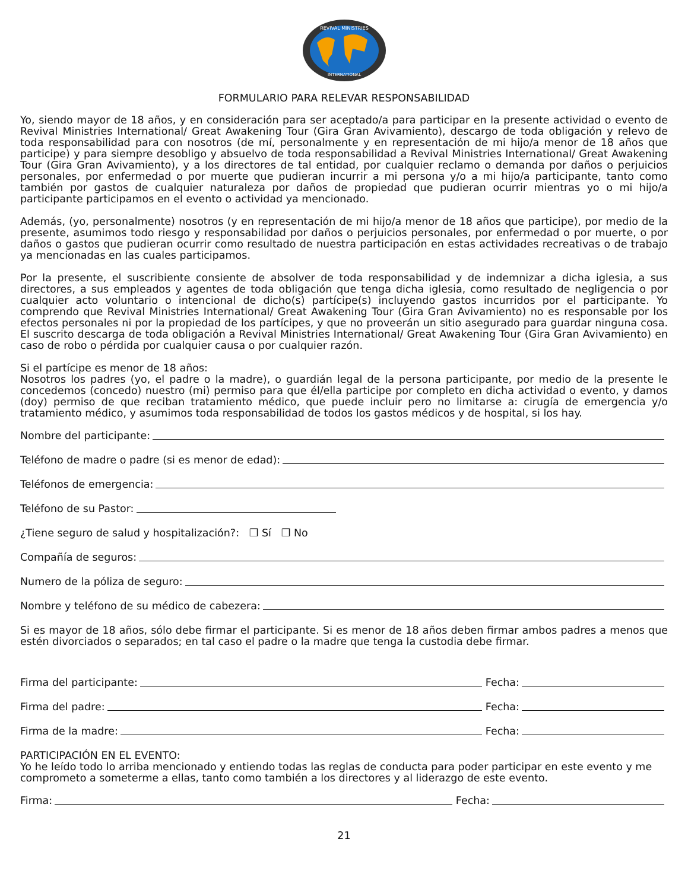REVIVAL MINISTRIES
INTERNATIONAL
FORMULARIO PARA RELEVAR RESPONSABILIDAD
Yo, siendo mayor de 18 años, y en consideración para ser aceptado/a para participar en la presente actividad o evento de Revival Ministries International/ Great Awakening Tour (Gira Gran Avivamiento), descargo de toda obligación y relevo de toda responsabilidad para con nosotros (de mí, personalmente y en representación de mi hijo/a menor de 18 años que participe) y para siempre desobligo y absuelvo de toda responsabilidad a Revival Ministries International/ Great Awakening Tour (Gira Gran Avivamiento), y a los directores de tal entidad, por cualquier reclamo o demanda por daños o perjuicios personales, por enfermedad o por muerte que pudieran incurrir a mi persona y/o a mi hijo/a participante, tanto como también por gastos de cualquier naturaleza por daños de propiedad que pudieran ocurrir mientras yo o mi hijo/a participante participamos en el evento o actividad ya mencionado.
Además, (yo, personalmente) nosotros (y en representación de mi hijo/a menor de 18 años que participe), por medio de la presente, asumimos todo riesgo y responsabilidad por daños o perjuicios personales, por enfermedad o por muerte, o por daños o gastos que pudieran ocurrir como resultado de nuestra participación en estas actividades recreativas o de trabajo ya mencionadas en las cuales participamos.
Por la presente, el suscribiente consiente de absolver de toda responsabilidad y de indemnizar a dicha iglesia, a sus directores, a sus empleados y agentes de toda obligación que tenga dicha iglesia, como resultado de negligencia o por cualquier acto voluntario o intencional de dicho(s) partícipe(s) incluyendo gastos incurridos por el participante. Yo comprendo que Revival Ministries International/ Great Awakening Tour (Gira Gran Avivamiento) no es responsable por los efectos personales ni por la propiedad de los partícipes, y que no proveerán un sitio asegurado para guardar ninguna cosa. El suscrito descarga de toda obligación a Revival Ministries International/ Great Awakening Tour (Gira Gran Avivamiento) en caso de robo o pérdida por cualquier causa o por cualquier razón.
Si el partícipe es menor de 18 años:
Nosotros los padres (yo, el padre o la madre), o guardián legal de la persona participante, por medio de la presente le concedemos (concedo) nuestro (mi) permiso para que él/ella participe por completo en dicha actividad o evento, y damos (doy) permiso de que reciban tratamiento médico, que puede incluir pero no limitarse a: cirugía de emergencia y/o tratamiento médico, y asumimos toda responsabilidad de todos los gastos médicos y de hospital, si los hay.
Nombre del participante:
Teléfono de madre o padre (si es menor de edad):
Teléfonos de emergencia:
Teléfono de su Pastor:
¿Tiene seguro de salud y hospitalización?: ❒ Sí ❒ No
Compañía de seguros:
Numero de la póliza de seguro:
Nombre y teléfono de su médico de cabezera:
Si es mayor de 18 años, sólo debe firmar el participante. Si es menor de 18 años deben firmar ambos padres a menos que estén divorciados o separados; en tal caso el padre o la madre que tenga la custodia debe firmar.
Firma del participante: Fecha:
Firma del padre: Fecha:
Firma de la madre: Fecha:
PARTICIPACIÓN EN EL EVENTO:
Yo he leído todo lo arriba mencionado y entiendo todas las reglas de conducta para poder participar en este evento y me comprometo a someterme a ellas, tanto como también a los directores y al liderazgo de este evento.
Firma: Fecha:
21